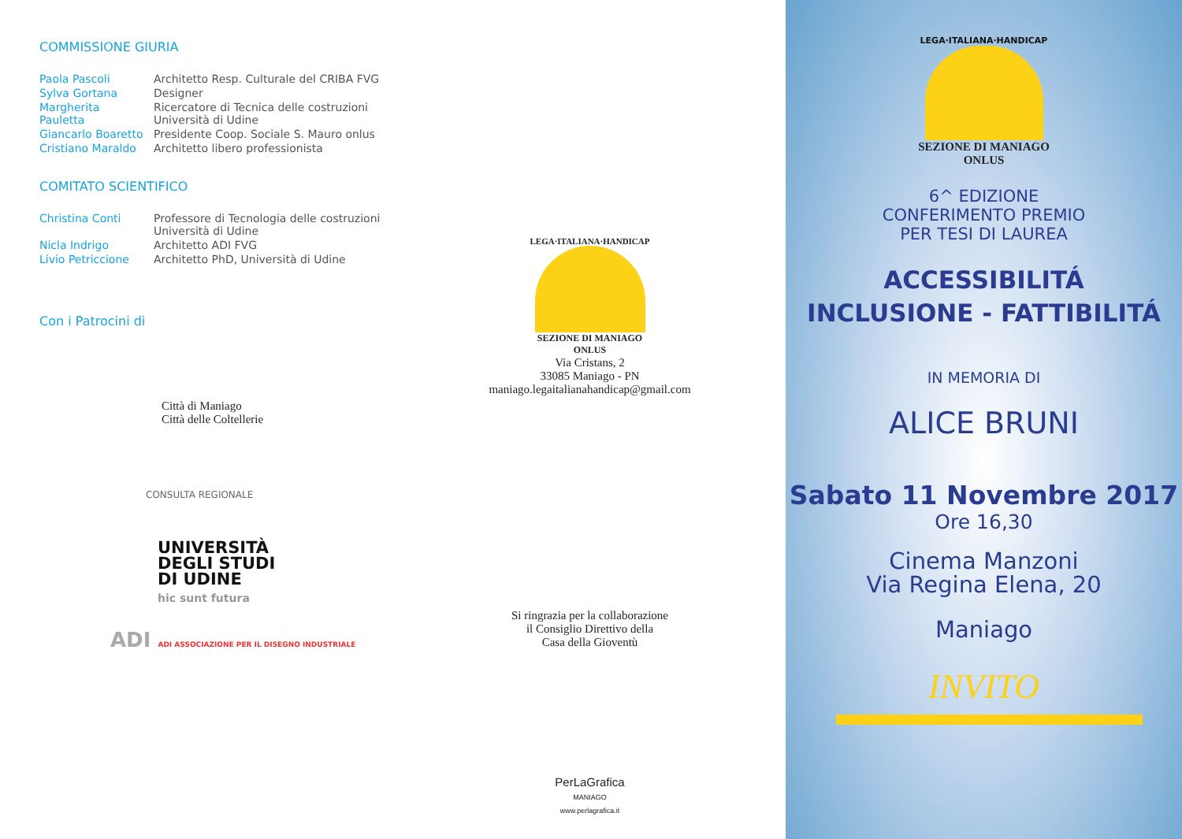COMMISSIONE GIURIA
| Paola Pascoli | Architetto Resp. Culturale del CRIBA FVG |
| Sylva Gortana | Designer |
| Margherita Pauletta | Ricercatore di Tecnica delle costruzioni Università di Udine |
| Giancarlo Boaretto | Presidente Coop. Sociale S. Mauro onlus |
| Cristiano Maraldo | Architetto libero professionista |
COMITATO SCIENTIFICO
| Christina Conti | Professore di Tecnologia delle costruzioni Università di Udine |
| Nicla Indrigo | Architetto ADI FVG |
| Livio Petriccione | Architetto PhD, Università di Udine |
Con i Patrocini di
Città di Maniago
Città delle Coltellerie
CONSULTA REGIONALE
UNIVERSITÀ
DEGLI STUDI
DI UDINE
hic sunt futura
ADI ADI ASSOCIAZIONE PER IL DISEGNO INDUSTRIALE
LEGA·ITALIANA·HANDICAP
SEZIONE DI MANIAGO
ONLUS
Via Cristans, 2
33085 Maniago - PN
maniago.legaitalianahandicap@gmail.com
Si ringrazia per la collaborazione
il Consiglio Direttivo della
Casa della Gioventù
PerLaGrafica
MANIAGO
www.perlagrafica.it
LEGA·ITALIANA·HANDICAP
SEZIONE DI MANIAGO
ONLUS
6^ EDIZIONE
CONFERIMENTO PREMIO
PER TESI DI LAUREA
ACCESSIBILITÁ
INCLUSIONE - FATTIBILITÁ
IN MEMORIA DI
ALICE BRUNI
Sabato 11 Novembre 2017
Ore 16,30
Cinema Manzoni
Via Regina Elena, 20
Maniago
INVITO